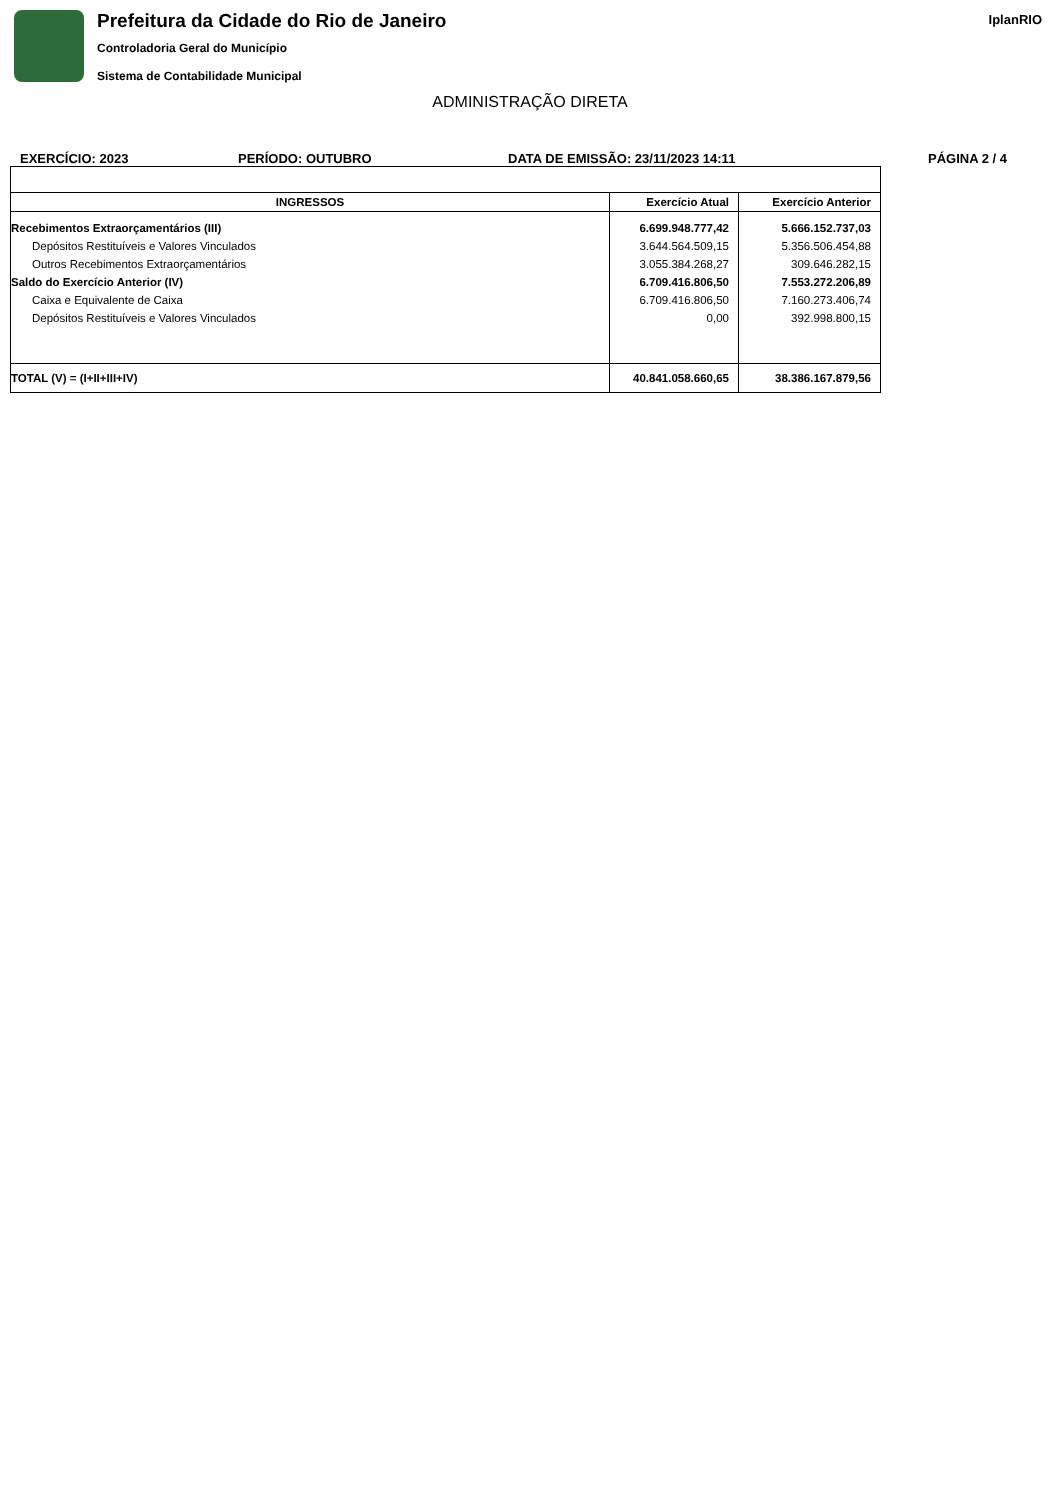Prefeitura da Cidade do Rio de Janeiro
Controladoria Geral do Município
Sistema de Contabilidade Municipal
IplanRIO
ADMINISTRAÇÃO DIRETA
EXERCÍCIO: 2023 PERÍODO: OUTUBRO DATA DE EMISSÃO: 23/11/2023 14:11 PÁGINA 2 / 4
| INGRESSOS | Exercício Atual | Exercício Anterior |
| --- | --- | --- |
| Recebimentos Extraorçamentários (III) | 6.699.948.777,42 | 5.666.152.737,03 |
| Depósitos Restituíveis e Valores Vinculados | 3.644.564.509,15 | 5.356.506.454,88 |
| Outros Recebimentos Extraorçamentários | 3.055.384.268,27 | 309.646.282,15 |
| Saldo do Exercício Anterior (IV) | 6.709.416.806,50 | 7.553.272.206,89 |
| Caixa e Equivalente de Caixa | 6.709.416.806,50 | 7.160.273.406,74 |
| Depósitos Restituíveis e Valores Vinculados | 0,00 | 392.998.800,15 |
| TOTAL (V) = (I+II+III+IV) | 40.841.058.660,65 | 38.386.167.879,56 |